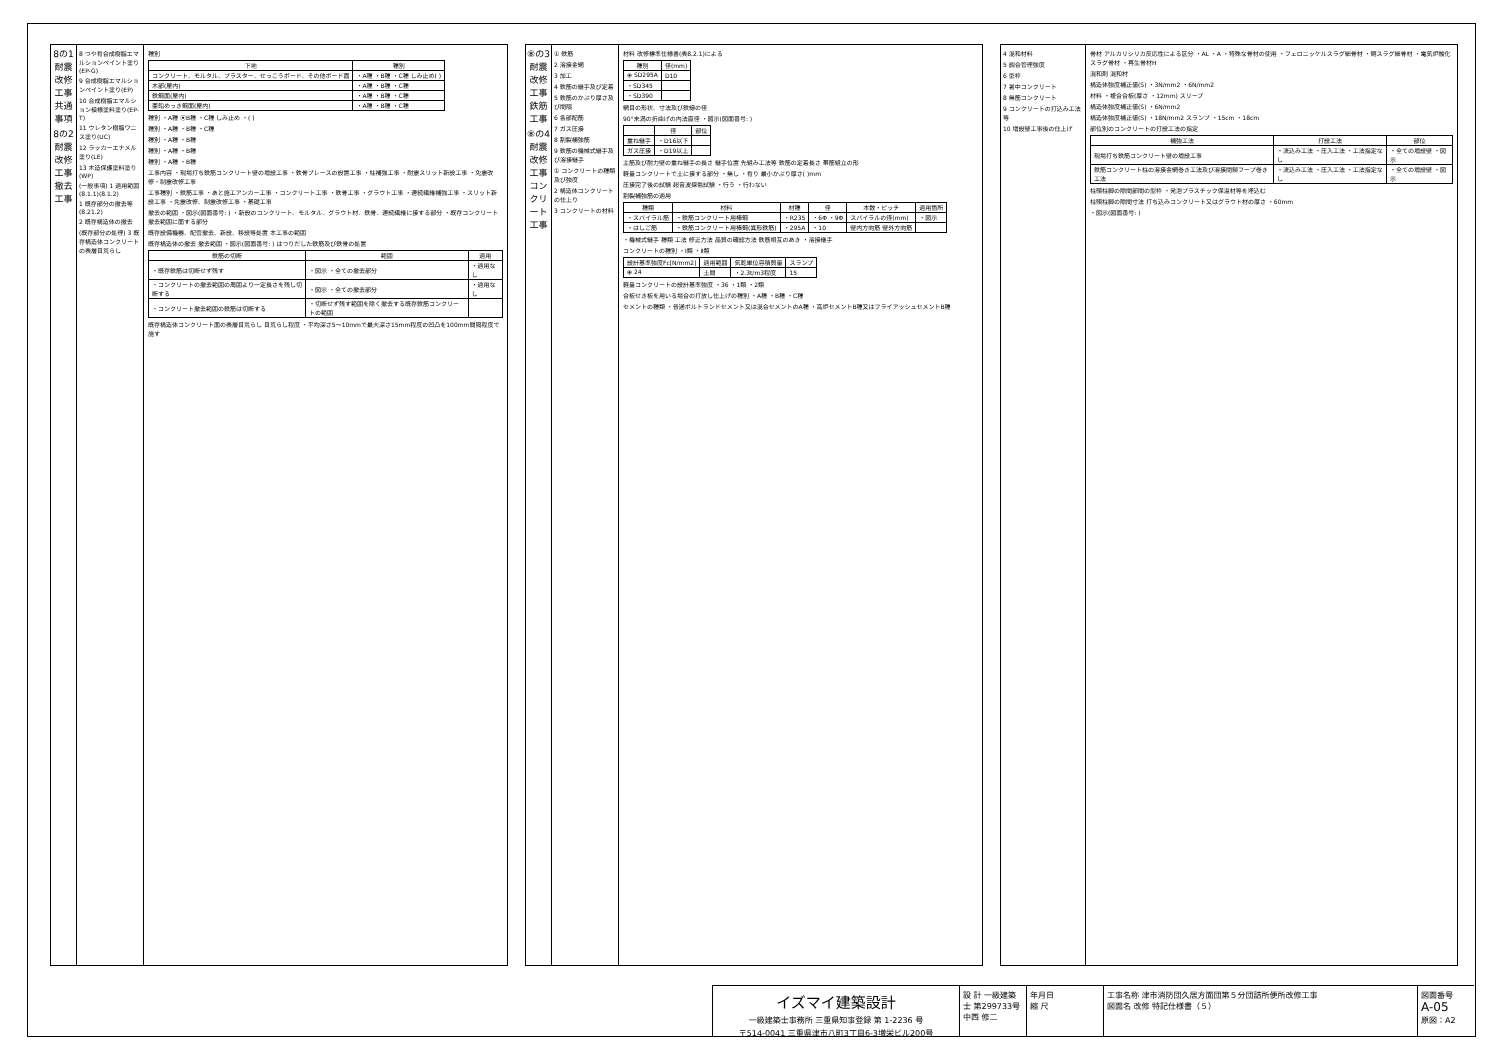8の1 耐震改修工事 共通事項
8の2 耐震改修工事 撤去工事
8 つや有合成樹脂エマルションペイント塗り(EP-G)
9 合成樹脂エマルションペイント塗り(EP)
10 合成樹脂エマルション模様塗料塗り(EP-T)
11 ウレタン樹脂ワニス塗り(UC)
12 ラッカーエナメル塗り(LE)
13 木造保護塗料塗り(WP)
(一般事項) 1 適用範囲 (8.1.1)(8.1.2)
1 既存部分の撤去等 (8.21.2)
2 既存構造体の撤去
(既存部分の処理) 3 既存構造体コンクリートの表層目荒らし
種別
| 下地 | 種別 |
| --- | --- |
| コンクリート、モルタル、プラスター、せっこうボード、その他ボード面 | ・A種 ・B種 ・C種 しみ止め( ) |
| 木部(屋内) | ・A種 ・B種 ・C種 |
| 鉄鋼面(屋内) | ・A種 ・B種 ・C種 |
| 亜鉛めっき鋼面(屋内) | ・A種 ・B種 ・C種 |
種別 ・A種 ⦿B種 ・C種 しみ止め ・( )
種別 ・A種 ・B種 ・C種
種別 ・A種 ・B種
種別 ・A種 ・B種
種別 ・A種 ・B種
工事内容 ・現場打ち鉄筋コンクリート壁の増設工事 ・鉄骨ブレースの設置工事 ・柱補強工事 ・耐震スリット新設工事 ・免震改修・制震改修工事
工事種別 ・鉄筋工事 ・あと施工アンカー工事 ・コンクリート工事 ・鉄骨工事 ・グラウト工事 ・連続繊維補強工事 ・スリット新設工事 ・免震改修、制震改修工事 ・基礎工事
撤去の範囲 ・図示(図面番号: ) ・新設のコンクリート、モルタル、グラウト材、鉄骨、連続繊維に接する部分 ・既存コンクリート撤去範囲に面する部分
既存設備機器、配管撤去、新設、移設等処置 本工事の範囲
既存構造体の撤去 撤去範囲 ・図示(図面番号: ) はつりだした鉄筋及び鉄骨の処置
| 鉄筋の切断 | 範囲 | 適用 |
| --- | --- | --- |
| ・既存鉄筋は切断せず残す | ・図示 ・全ての撤去部分 | ・適用なし |
| ・コンクリートの撤去範囲の周囲より一定長さを残し切断する | ・図示 ・全ての撤去部分 | ・適用なし |
| ・コンクリート撤去範囲の鉄筋は切断する | ・切断せず残す範囲を除く撤去する既存鉄筋コンクリートの範囲 | |
既存構造体コンクリート面の表層目荒らし 目荒らし程度 ・平均深さ5～10mmで最大深さ15mm程度の凹凸を100mm間隔程度で施す
⑧の3 耐震改修工事 鉄筋工事
⑧の4 耐震改修工事 コンクリート工事
① 鉄筋
2 溶接金網
3 加工
4 鉄筋の継手及び定着
5 鉄筋のかぶり厚さ及び間隔
6 各部配筋
7 ガス圧接
8 割裂補強筋
9 鉄筋の機械式継手及び溶接継手
① コンクリートの種類及び強度
2 構造体コンクリートの仕上り
3 コンクリートの材料
材料 改修標準仕様書(表8.2.1)による
| 種別 | 径(mm) |
| --- | --- |
| ⦿ SD295A | D10 |
| ・SD345 | |
| ・SD390 | |
網目の形状、寸法及び鉄線の径
90°未満の折曲げの内法直径 ・図示(図面番号: )
| | 径 | 部位 |
| --- | --- | --- |
| 重ね継手 | ・D16以下 | |
| ガス圧接 | ・D19以上 | |
主筋及び耐力壁の重ね継手の長さ 継手位置 先組み工法等 鉄筋の定着長さ 帯筋組立の形
軽量コンクリートで土に接する部分 ・無し ・有り 最小かぶり厚さ( )mm
圧接完了後の試験 超音波探傷試験 ・行う ・行わない
割裂補強筋の適用
| 種類 | 材料 | 材種 | 径 | 本数・ピッチ | 適用箇所 |
| --- | --- | --- | --- | --- | --- |
| ・スパイラル筋 | ・鉄筋コンクリート用棒鋼 | ・R235 | ・6Φ ・9Φ | スパイラルの径(mm) | ・図示 |
| ・はしご筋 | ・鉄筋コンクリート用棒鋼(異形鉄筋) | ・295A | ・10 | 壁内方向筋 壁外方向筋 | |
・機械式継手 種類 工法 修正方法 品質の確認方法 鉄筋相互のあき ・溶接継手
コンクリートの種別 ・Ⅰ類 ・Ⅱ類
| 設計基準強度Fc[N/mm2] | 適用範囲 | 気乾単位容積質量 | スランプ |
| --- | --- | --- | --- |
| ⦿ 24 | 土間 | ・2.3t/m3程度 | 15 |
軽量コンクリートの設計基準強度 ・36 ・1類 ・2類
合板せき板を用いる場合の打放し仕上げの種別 ・A種 ・B種 ・C種
セメントの種類 ・普通ポルトランドセメント又は混合セメントのA種 ・高炉セメントB種又はフライアッシュセメントB種
4 混和材料
5 調合管理強度
6 型枠
7 暑中コンクリート
8 無筋コンクリート
9 コンクリートの打込み工法等
10 増設壁工事後の仕上げ
骨材 アルカリシリカ反応性による区分 ・AL ・A ・特殊な骨材の使用 ・フェロニッケルスラグ細骨材 ・銅スラグ細骨材 ・電気炉酸化スラグ骨材 ・再生骨材H
混和剤 混和材
構造体強度補正値(S) ・3N/mm2 ・6N/mm2
材料 ・複合合板(厚さ ・12mm) スリーブ
構造体強度補正値(S) ・6N/mm2
構造体強度補正値(S) ・18N/mm2 スランプ ・15cm ・18cm
部位別のコンクリートの打設工法の指定
| 補強工法 | 打設工法 | 部位 |
| --- | --- | --- |
| 現場打ち鉄筋コンクリート壁の増設工事 | ・流込み工法 ・圧入工法 ・工法指定なし | ・全ての増設壁 ・図示 |
| 鉄筋コンクリート柱の溶接金網巻き工法及び溶接閉鎖フープ巻き工法 | ・流込み工法 ・圧入工法 ・工法指定なし | ・全ての増設壁 ・図示 |
柱頭柱脚の隙間部間の型枠 ・発泡プラスチック保温材等を埋込む
柱頭柱脚の隙間寸法 打ち込みコンクリート又はグラウト材の厚さ ・60mm
・図示(図面番号: )
イズマイ建築設計
一級建築士事務所 三重県知事登録 第 1-2236 号
〒514-0041 三重県津市八町3丁目6-3増栄ビル200号
設 計 一級建築士 第299733号 中西 修二
年月日
縮 尺
工事名称 津市消防団久居方面団第５分団詰所便所改修工事
図面名 改修 特記仕様書（５）
図面番号
A-05
原図：A2